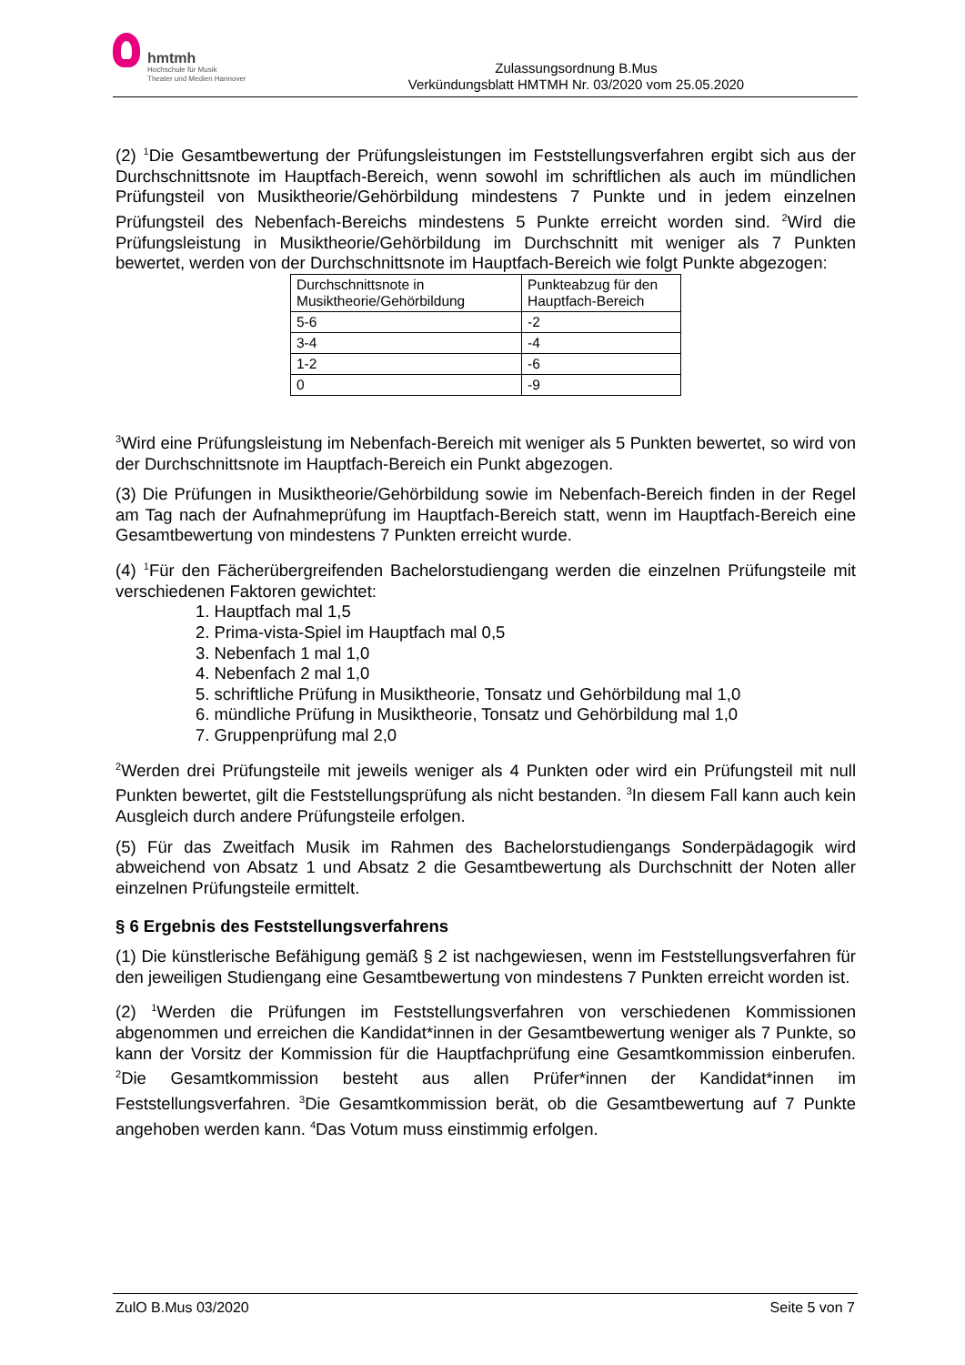hmtmh
Hochschule für Musik
Theater und Medien Hannover
Zulassungsordnung B.Mus
Verkündungsblatt HMTMH Nr. 03/2020 vom 25.05.2020
(2) <sup>1</sup>Die Gesamtbewertung der Prüfungsleistungen im Feststellungsverfahren ergibt sich aus der Durchschnittsnote im Hauptfach-Bereich, wenn sowohl im schriftlichen als auch im mündlichen Prüfungsteil von Musiktheorie/Gehörbildung mindestens 7 Punkte und in jedem einzelnen Prüfungsteil des Nebenfach-Bereichs mindestens 5 Punkte erreicht worden sind. <sup>2</sup>Wird die Prüfungsleistung in Musiktheorie/Gehörbildung im Durchschnitt mit weniger als 7 Punkten bewertet, werden von der Durchschnittsnote im Hauptfach-Bereich wie folgt Punkte abgezogen:
| Durchschnittsnote in Musiktheorie/Gehörbildung | Punkteabzug für den Hauptfach-Bereich |
| 5-6 | -2 |
| 3-4 | -4 |
| 1-2 | -6 |
| 0 | -9 |
<sup>3</sup> Wird eine Prüfungsleistung im Nebenfach-Bereich mit weniger als 5 Punkten bewertet, so wird von der Durchschnittsnote im Hauptfach-Bereich ein Punkt abgezogen.
(3) Die Prüfungen in Musiktheorie/Gehörbildung sowie im Nebenfach-Bereich finden in der Regel am Tag nach der Aufnahmeprüfung im Hauptfach-Bereich statt, wenn im Hauptfach-Bereich eine Gesamtbewertung von mindestens 7 Punkten erreicht wurde.
(4) <sup>1</sup>Für den Fächerübergreifenden Bachelorstudiengang werden die einzelnen Prüfungsteile mit verschiedenen Faktoren gewichtet:
1. Hauptfach mal 1,5
2. Prima-vista-Spiel im Hauptfach mal 0,5
3. Nebenfach 1 mal 1,0
4. Nebenfach 2 mal 1,0
5. schriftliche Prüfung in Musiktheorie, Tonsatz und Gehörbildung mal 1,0
6. mündliche Prüfung in Musiktheorie, Tonsatz und Gehörbildung mal 1,0
7. Gruppenprüfung mal 2,0
<sup>2</sup> Werden drei Prüfungsteile mit jeweils weniger als 4 Punkten oder wird ein Prüfungsteil mit null Punkten bewertet, gilt die Feststellungsprüfung als nicht bestanden. <sup>3</sup>In diesem Fall kann auch kein Ausgleich durch andere Prüfungsteile erfolgen.
(5) Für das Zweitfach Musik im Rahmen des Bachelorstudiengangs Sonderpädagogik wird abweichend von Absatz 1 und Absatz 2 die Gesamtbewertung als Durchschnitt der Noten aller einzelnen Prüfungsteile ermittelt.
§ 6 Ergebnis des Feststellungsverfahrens
(1) Die künstlerische Befähigung gemäß § 2 ist nachgewiesen, wenn im Feststellungsverfahren für den jeweiligen Studiengang eine Gesamtbewertung von mindestens 7 Punkten erreicht worden ist.
(2) <sup>1</sup>Werden die Prüfungen im Feststellungsverfahren von verschiedenen Kommissionen abgenommen und erreichen die Kandidat*innen in der Gesamtbewertung weniger als 7 Punkte, so kann der Vorsitz der Kommission für die Hauptfachprüfung eine Gesamtkommission einberufen. <sup>2</sup>Die Gesamtkommission besteht aus allen Prüfer*innen der Kandidat*innen im Feststellungsverfahren. <sup>3</sup>Die Gesamtkommission berät, ob die Gesamtbewertung auf 7 Punkte angehoben werden kann. <sup>4</sup>Das Votum muss einstimmig erfolgen.
ZulO B.Mus 03/2020 Seite 5 von 7